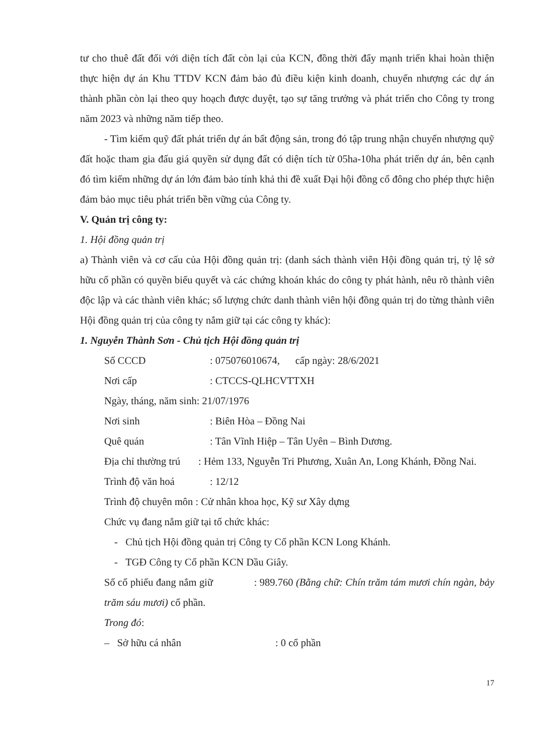tư cho thuê đất đối với diện tích đất còn lại của KCN, đồng thời đẩy mạnh triển khai hoàn thiện thực hiện dự án Khu TTDV KCN đảm bảo đủ điều kiện kinh doanh, chuyển nhượng các dự án thành phần còn lại theo quy hoạch được duyệt, tạo sự tăng trưởng và phát triển cho Công ty trong năm 2023 và những năm tiếp theo.
- Tìm kiếm quỹ đất phát triển dự án bất động sản, trong đó tập trung nhận chuyển nhượng quỹ đất hoặc tham gia đấu giá quyền sử dụng đất có diện tích từ 05ha-10ha phát triển dự án, bên cạnh đó tìm kiếm những dự án lớn đảm bảo tính khả thi đề xuất Đại hội đồng cổ đông cho phép thực hiện đảm bảo mục tiêu phát triển bền vững của Công ty.
V. Quản trị công ty:
1. Hội đồng quản trị
a) Thành viên và cơ cấu của Hội đồng quản trị: (danh sách thành viên Hội đồng quản trị, tỷ lệ sở hữu cổ phần có quyền biểu quyết và các chứng khoán khác do công ty phát hành, nêu rõ thành viên độc lập và các thành viên khác; số lượng chức danh thành viên hội đồng quản trị do từng thành viên Hội đồng quản trị của công ty nắm giữ tại các công ty khác):
1. Nguyễn Thành Sơn - Chủ tịch Hội đồng quản trị
Số CCCD: 075076010674, cấp ngày: 28/6/2021
Nơi cấp: CTCCS-QLHCVTTXH
Ngày, tháng, năm sinh: 21/07/1976
Nơi sinh: Biên Hòa – Đồng Nai
Quê quán: Tân Vĩnh Hiệp – Tân Uyên – Bình Dương.
Địa chỉ thường trú : Hẻm 133, Nguyễn Tri Phương, Xuân An, Long Khánh, Đồng Nai.
Trình độ văn hoá: 12/12
Trình độ chuyên môn : Cử nhân khoa học, Kỹ sư Xây dựng
Chức vụ đang nắm giữ tại tổ chức khác:
- Chủ tịch Hội đồng quản trị Công ty Cổ phần KCN Long Khánh.
- TGĐ Công ty Cổ phần KCN Dầu Giây.
Số cổ phiếu đang nắm giữ : 989.760 (Bằng chữ: Chín trăm tám mươi chín ngàn, bảy trăm sáu mươi) cổ phần.
Trong đó:
– Sở hữu cá nhân: 0 cổ phần
17